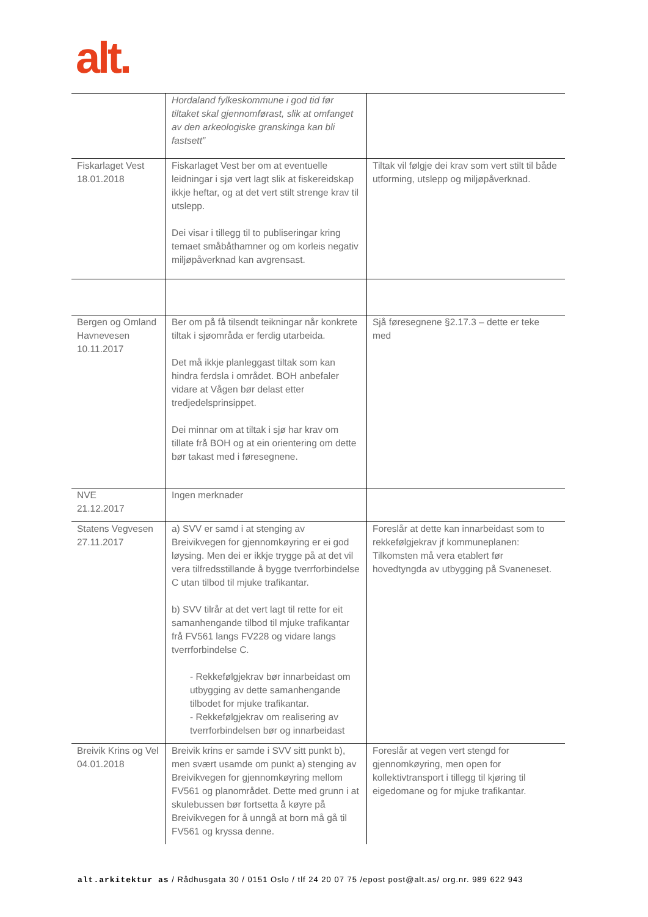alt.
| | Hordaland fylkeskommune i god tid før tiltaket skal gjennomførast, slik at omfanget av den arkeologiske granskinga kan bli fastsett” | |
| Fiskarlaget Vest 18.01.2018 | Fiskarlaget Vest ber om at eventuelle leidningar i sjø vert lagt slik at fiskereidskap ikkje heftar, og at det vert stilt strenge krav til utslepp. Dei visar i tillegg til to publiseringar kring temaet småbåthamner og om korleis negativ miljøpåverknad kan avgrensast. | Tiltak vil følgje dei krav som vert stilt til både utforming, utslepp og miljøpåverknad. |
| Bergen og Omland Havnevesen 10.11.2017 | Ber om på få tilsendt teikningar når konkrete tiltak i sjøområda er ferdig utarbeida. Det må ikkje planleggast tiltak som kan hindra ferdsla i området. BOH anbefaler vidare at Vågen bør delast etter tredjedelsprinsippet. Dei minnar om at tiltak i sjø har krav om tillate frå BOH og at ein orientering om dette bør takast med i føresegnene. | Sjå føresegnene §2.17.3 – dette er teke med |
| NVE 21.12.2017 | Ingen merknader | |
| Statens Vegvesen 27.11.2017 | a) SVV er samd i at stenging av Breivikvegen for gjennomkøyring er ei god løysing. Men dei er ikkje trygge på at det vil vera tilfredsstillande å bygge tverrforbindelse C utan tilbod til mjuke trafikantar. b) SVV tilrår at det vert lagt til rette for eit samanhengande tilbod til mjuke trafikantar frå FV561 langs FV228 og vidare langs tverrforbindelse C. - Rekkefølgjekrav bør innarbeidast om utbygging av dette samanhengande tilbodet for mjuke trafikantar. - Rekkefølgjekrav om realisering av tverrforbindelsen bør og innarbeidast | Foreslår at dette kan innarbeidast som to rekkefølgjekrav jf kommuneplanen: Tilkomsten må vera etablert før hovedtyngda av utbygging på Svaneneset. |
| Breivik Krins og Vel 04.01.2018 | Breivik krins er samde i SVV sitt punkt b), men svært usamde om punkt a) stenging av Breivikvegen for gjennomkøyring mellom FV561 og planområdet. Dette med grunn i at skulebussen bør fortsetta å køyre på Breivikvegen for å unngå at born må gå til FV561 og kryssa denne. | Foreslår at vegen vert stengd for gjennomkøyring, men open for kollektivtransport i tillegg til kjøring til eigedomane og for mjuke trafikantar. |
alt.arkitektur as / Rådhusgata 30 / 0151 Oslo / tlf 24 20 07 75 /epost post@alt.as/ org.nr. 989 622 943